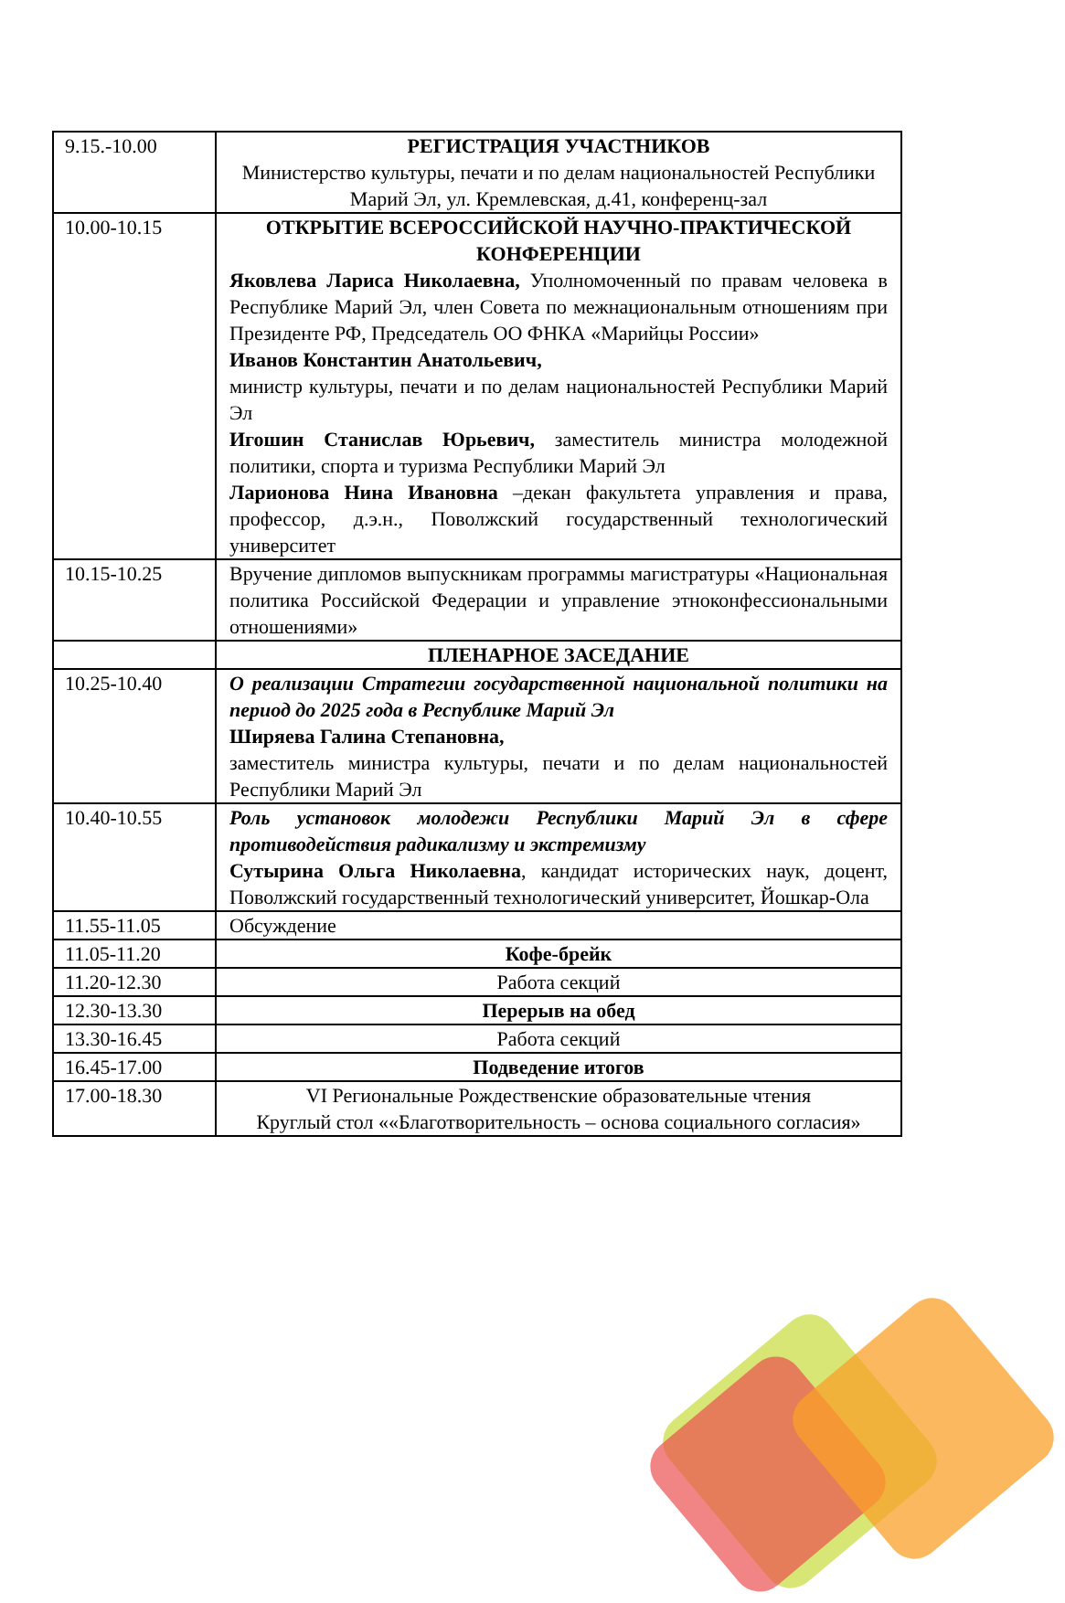| 9.15.-10.00 | РЕГИСТРАЦИЯ УЧАСТНИКОВ Министерство культуры, печати и по делам национальностей Республики Марий Эл, ул. Кремлевская, д.41, конференц-зал |
| 10.00-10.15 | ОТКРЫТИЕ ВСЕРОССИЙСКОЙ НАУЧНО-ПРАКТИЧЕСКОЙ КОНФЕРЕНЦИИ Яковлева Лариса Николаевна, Уполномоченный по правам человека в Республике Марий Эл, член Совета по межнациональным отношениям при Президенте РФ, Председатель ОО ФНКА «Марийцы России» Иванов Константин Анатольевич, министр культуры, печати и по делам национальностей Республики Марий Эл Игошин Станислав Юрьевич, заместитель министра молодежной политики, спорта и туризма Республики Марий Эл Ларионова Нина Ивановна –декан факультета управления и права, профессор, д.э.н., Поволжский государственный технологический университет |
| 10.15-10.25 | Вручение дипломов выпускникам программы магистратуры «Национальная политика Российской Федерации и управление этноконфессиональными отношениями» |
| | ПЛЕНАРНОЕ ЗАСЕДАНИЕ |
| 10.25-10.40 | О реализации Стратегии государственной национальной политики на период до 2025 года в Республике Марий Эл Ширяева Галина Степановна, заместитель министра культуры, печати и по делам национальностей Республики Марий Эл |
| 10.40-10.55 | Роль установок молодежи Республики Марий Эл в сфере противодействия радикализму и экстремизму Сутырина Ольга Николаевна , кандидат исторических наук, доцент, Поволжский государственный технологический университет, Йошкар-Ола |
| 11.55-11.05 | Обсуждение |
| 11.05-11.20 | Кофе-брейк |
| 11.20-12.30 | Работа секций |
| 12.30-13.30 | Перерыв на обед |
| 13.30-16.45 | Работа секций |
| 16.45-17.00 | Подведение итогов |
| 17.00-18.30 | VI Региональные Рождественские образовательные чтения Круглый стол ««Благотворительность – основа социального согласия» |